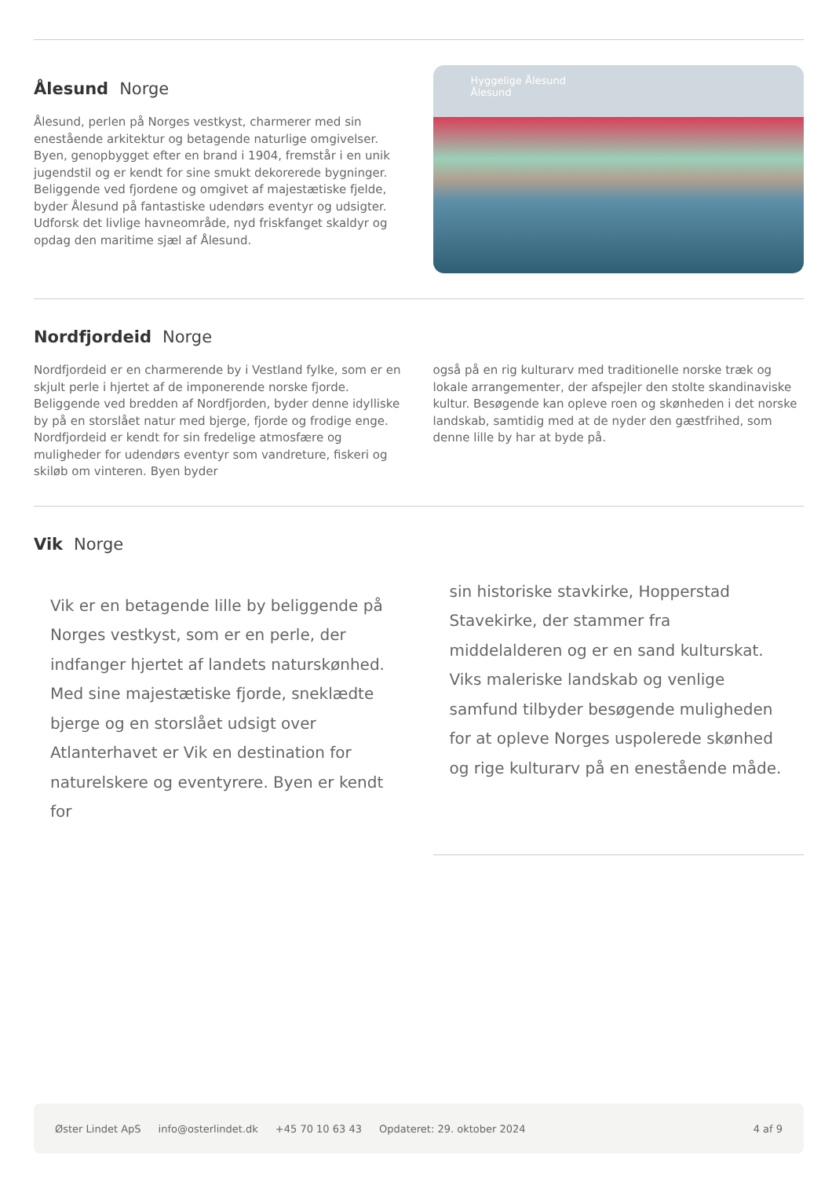Ålesund Norge
Ålesund, perlen på Norges vestkyst, charmerer med sin enestående arkitektur og betagende naturlige omgivelser. Byen, genopbygget efter en brand i 1904, fremstår i en unik jugendstil og er kendt for sine smukt dekorerede bygninger. Beliggende ved fjordene og omgivet af majestætiske fjelde, byder Ålesund på fantastiske udendørs eventyr og udsigter. Udforsk det livlige havneområde, nyd friskfanget skaldyr og opdag den maritime sjæl af Ålesund.
Hyggelige Ålesund
Ålesund
Nordfjordeid Norge
Nordfjordeid er en charmerende by i Vestland fylke, som er en skjult perle i hjertet af de imponerende norske fjorde. Beliggende ved bredden af Nordfjorden, byder denne idylliske by på en storslået natur med bjerge, fjorde og frodige enge. Nordfjordeid er kendt for sin fredelige atmosfære og muligheder for udendørs eventyr som vandreture, fiskeri og skiløb om vinteren. Byen byder
også på en rig kulturarv med traditionelle norske træk og lokale arrangementer, der afspejler den stolte skandinaviske kultur. Besøgende kan opleve roen og skønheden i det norske landskab, samtidig med at de nyder den gæstfrihed, som denne lille by har at byde på.
Vik Norge
Vik er en betagende lille by beliggende på Norges vestkyst, som er en perle, der indfanger hjertet af landets naturskønhed. Med sine majestætiske fjorde, sneklædte bjerge og en storslået udsigt over Atlanterhavet er Vik en destination for naturelskere og eventyrere. Byen er kendt for
sin historiske stavkirke, Hopperstad Stavekirke, der stammer fra middelalderen og er en sand kulturskat. Viks maleriske landskab og venlige samfund tilbyder besøgende muligheden for at opleve Norges uspolerede skønhed og rige kulturarv på en enestående måde.
Øster Lindet ApS info@osterlindet.dk +45 70 10 63 43 Opdateret: 29. oktober 2024 4 af 9